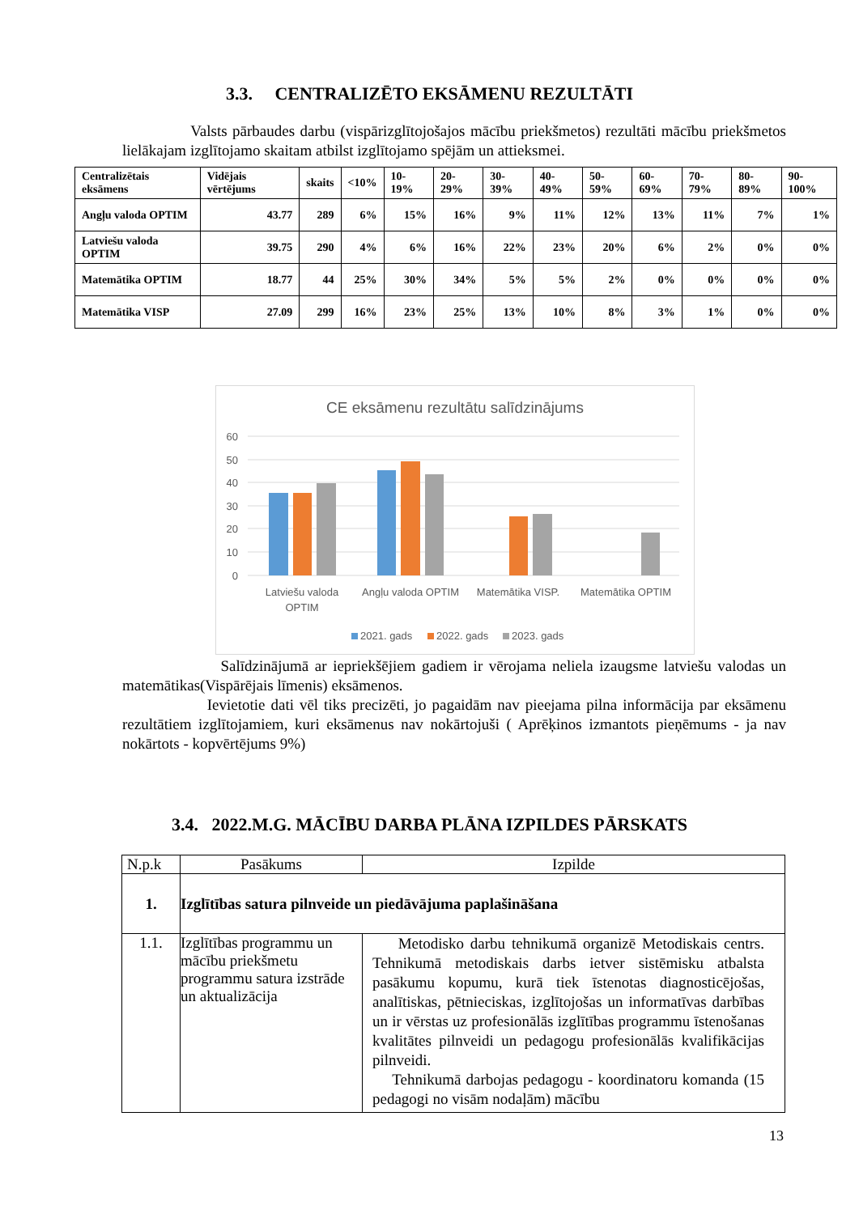3.3. CENTRALIZĒTO EKSĀMENU REZULTĀTI
Valsts pārbaudes darbu (vispārizglītojošajos mācību priekšmetos) rezultāti mācību priekšmetos lielākajam izglītojamo skaitam atbilst izglītojamo spējām un attieksmei.
| Centralizētais eksāmens | Vidējais vērtējums | skaits | <10% | 10-19% | 20-29% | 30-39% | 40-49% | 50-59% | 60-69% | 70-79% | 80-89% | 90-100% |
| --- | --- | --- | --- | --- | --- | --- | --- | --- | --- | --- | --- | --- |
| Angļu valoda OPTIM | 43.77 | 289 | 6% | 15% | 16% | 9% | 11% | 12% | 13% | 11% | 7% | 1% |
| Latviešu valoda OPTIM | 39.75 | 290 | 4% | 6% | 16% | 22% | 23% | 20% | 6% | 2% | 0% | 0% |
| Matemātika OPTIM | 18.77 | 44 | 25% | 30% | 34% | 5% | 5% | 2% | 0% | 0% | 0% | 0% |
| Matemātika VISP | 27.09 | 299 | 16% | 23% | 25% | 13% | 10% | 8% | 3% | 1% | 0% | 0% |
CE eksāmenu rezultātu salīdzinājums
60
50
40
30
20
10
0
Latviešu valoda
OPTIM
Angļu valoda OPTIM
Matemātika VISP.
Matemātika OPTIM
2021. gads
2022. gads
2023. gads
Salīdzinājumā ar iepriekšējiem gadiem ir vērojama neliela izaugsme latviešu valodas un matemātikas(Vispārējais līmenis) eksāmenos.
Ievietotie dati vēl tiks precizēti, jo pagaidām nav pieejama pilna informācija par eksāmenu rezultātiem izglītojamiem, kuri eksāmenus nav nokārtojuši ( Aprēķinos izmantots pieņēmums - ja nav nokārtots - kopvērtējums 9%)
3.4. 2022.M.G. MĀCĪBU DARBA PLĀNA IZPILDES PĀRSKATS
| N.p.k | Pasākums | Izpilde |
| 1. | Izglītības satura pilnveide un piedāvājuma paplašināšana | |
| 1.1. | Izglītības programmu un mācību priekšmetu programmu satura izstrāde un aktualizācija | Metodisko darbu tehnikumā organizē Metodiskais centrs. Tehnikumā metodiskais darbs ietver sistēmisku atbalsta pasākumu kopumu, kurā tiek īstenotas diagnosticējošas, analītiskas, pētnieciskas, izglītojošas un informatīvas darbības un ir vērstas uz profesionālās izglītības programmu īstenošanas kvalitātes pilnveidi un pedagogu profesionālās kvalifikācijas pilnveidi. Tehnikumā darbojas pedagogu - koordinatoru komanda (15 pedagogi no visām nodaļām) mācību |
13